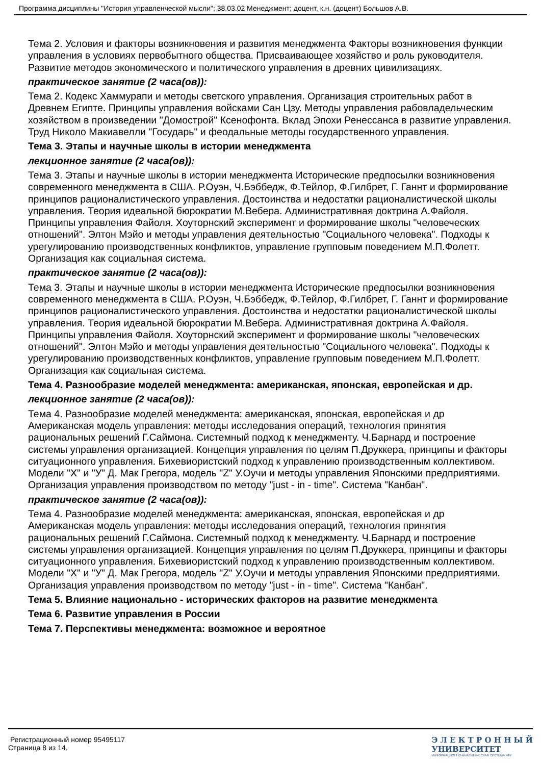Программа дисциплины "История управленческой мысли"; 38.03.02 Менеджмент; доцент, к.н. (доцент) Большов А.В.
Тема 2. Условия и факторы возникновения и развития менеджмента Факторы возникновения функции управления в условиях первобытного общества. Присваивающее хозяйство и роль руководителя. Развитие методов экономического и политического управления в древних цивилизациях.
практическое занятие (2 часа(ов)):
Тема 2. Кодекс Хаммурапи и методы светского управления. Организация строительных работ в Древнем Египте. Принципы управления войсками Сан Цзу. Методы управления рабовладельческим хозяйством в произведении "Домострой" Ксенофонта. Вклад Эпохи Ренессанса в развитие управления. Труд Николо Макиавелли "Государь" и феодальные методы государственного управления.
Тема 3. Этапы и научные школы в истории менеджмента
лекционное занятие (2 часа(ов)):
Тема 3. Этапы и научные школы в истории менеджмента Исторические предпосылки возникновения современного менеджмента в США. Р.Оуэн, Ч.Бэббедж, Ф.Тейлор, Ф.Гилбрет, Г. Ганнт и формирование принципов рационалистического управления. Достоинства и недостатки рационалистической школы управления. Теория идеальной бюрократии М.Вебера. Административная доктрина А.Файоля. Принципы управления Файоля. Хоуторнский эксперимент и формирование школы "человеческих отношений". Элтон Мэйо и методы управления деятельностью "Социального человека". Подходы к урегулированию производственных конфликтов, управление групповым поведением М.П.Фолетт. Организация как социальная система.
практическое занятие (2 часа(ов)):
Тема 3. Этапы и научные школы в истории менеджмента Исторические предпосылки возникновения современного менеджмента в США. Р.Оуэн, Ч.Бэббедж, Ф.Тейлор, Ф.Гилбрет, Г. Ганнт и формирование принципов рационалистического управления. Достоинства и недостатки рационалистической школы управления. Теория идеальной бюрократии М.Вебера. Административная доктрина А.Файоля. Принципы управления Файоля. Хоуторнский эксперимент и формирование школы "человеческих отношений". Элтон Мэйо и методы управления деятельностью "Социального человека". Подходы к урегулированию производственных конфликтов, управление групповым поведением М.П.Фолетт. Организация как социальная система.
Тема 4. Разнообразие моделей менеджмента: американская, японская, европейская и др.
лекционное занятие (2 часа(ов)):
Тема 4. Разнообразие моделей менеджмента: американская, японская, европейская и др Американская модель управления: методы исследования операций, технология принятия рациональных решений Г.Саймона. Системный подход к менеджменту. Ч.Барнард и построение системы управления организацией. Концепция управления по целям П.Друккера, принципы и факторы ситуационного управления. Бихевиористский подход к управлению производственным коллективом. Модели "Х" и "У" Д. Мак Грегора, модель "Z" У.Оучи и методы управления Японскими предприятиями. Организация управления производством по методу "just - in - time". Система "Канбан".
практическое занятие (2 часа(ов)):
Тема 4. Разнообразие моделей менеджмента: американская, японская, европейская и др Американская модель управления: методы исследования операций, технология принятия рациональных решений Г.Саймона. Системный подход к менеджменту. Ч.Барнард и построение системы управления организацией. Концепция управления по целям П.Друккера, принципы и факторы ситуационного управления. Бихевиористский подход к управлению производственным коллективом. Модели "Х" и "У" Д. Мак Грегора, модель "Z" У.Оучи и методы управления Японскими предприятиями. Организация управления производством по методу "just - in - time". Система "Канбан".
Тема 5. Влияние национально - исторических факторов на развитие менеджмента
Тема 6. Развитие управления в России
Тема 7. Перспективы менеджмента: возможное и вероятное
Регистрационный номер 95495117
Страница 8 из 14.
Э Л Е К Т Р О Н Н Ы Й
УНИВЕРСИТЕТ
ИНФОРМАЦИОННО-АНАЛИТИЧЕСКАЯ СИСТЕМА КФУ